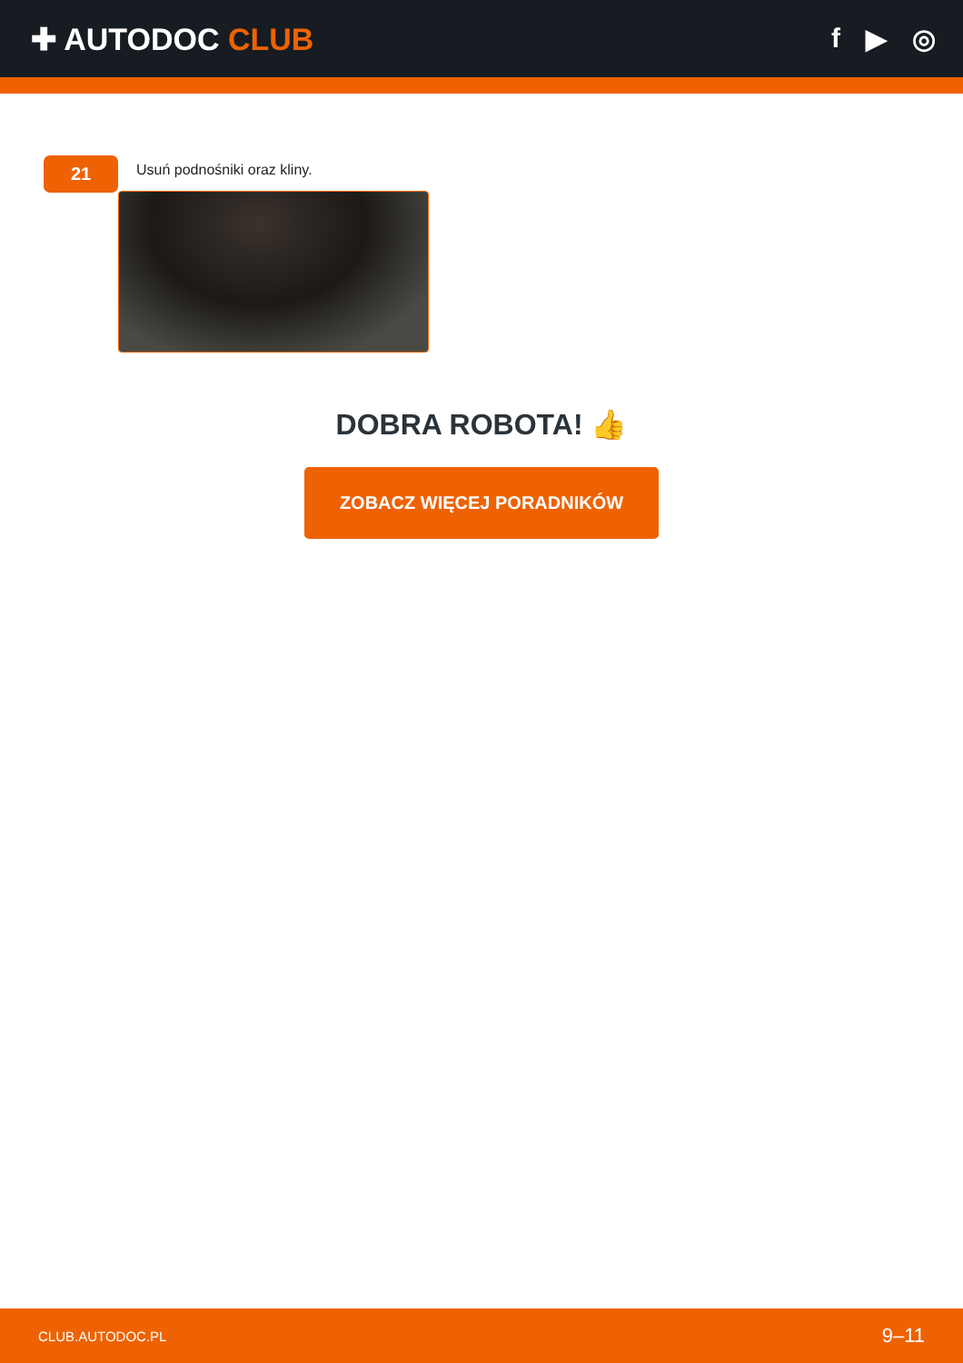✚ AUTODOC CLUB f ▶ ◎
21
Usuń podnośniki oraz kliny.
DOBRA ROBOTA! 👍
ZOBACZ WIĘCEJ PORADNIKÓW
CLUB.AUTODOC.PL 9–11